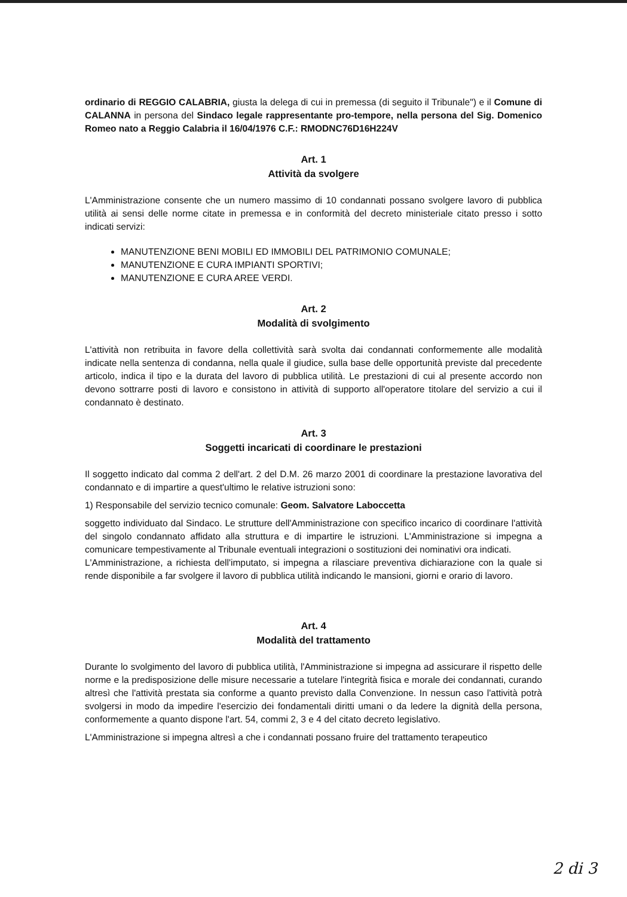ordinario di REGGIO CALABRIA, giusta la delega di cui in premessa (di seguito il Tribunale") e il Comune di CALANNA in persona del Sindaco legale rappresentante pro-tempore, nella persona del Sig. Domenico Romeo nato a Reggio Calabria il 16/04/1976 C.F.: RMODNC76D16H224V
Art. 1
Attività da svolgere
L'Amministrazione consente che un numero massimo di 10 condannati possano svolgere lavoro di pubblica utilità ai sensi delle norme citate in premessa e in conformità del decreto ministeriale citato presso i sotto indicati servizi:
MANUTENZIONE BENI MOBILI ED IMMOBILI DEL PATRIMONIO COMUNALE;
MANUTENZIONE E CURA IMPIANTI SPORTIVI;
MANUTENZIONE E CURA AREE VERDI.
Art. 2
Modalità di svolgimento
L'attività non retribuita in favore della collettività sarà svolta dai condannati conformemente alle modalità indicate nella sentenza di condanna, nella quale il giudice, sulla base delle opportunità previste dal precedente articolo, indica il tipo e la durata del lavoro di pubblica utilità. Le prestazioni di cui al presente accordo non devono sottrarre posti di lavoro e consistono in attività di supporto all'operatore titolare del servizio a cui il condannato è destinato.
Art. 3
Soggetti incaricati di coordinare le prestazioni
Il soggetto indicato dal comma 2 dell'art. 2 del D.M. 26 marzo 2001 di coordinare la prestazione lavorativa del condannato e di impartire a quest'ultimo le relative istruzioni sono:
1) Responsabile del servizio tecnico comunale: Geom. Salvatore Laboccetta
soggetto individuato dal Sindaco. Le strutture dell'Amministrazione con specifico incarico di coordinare l'attività del singolo condannato affidato alla struttura e di impartire le istruzioni. L'Amministrazione si impegna a comunicare tempestivamente al Tribunale eventuali integrazioni o sostituzioni dei nominativi ora indicati.
L'Amministrazione, a richiesta dell'imputato, si impegna a rilasciare preventiva dichiarazione con la quale si rende disponibile a far svolgere il lavoro di pubblica utilità indicando le mansioni, giorni e orario di lavoro.
Art. 4
Modalità del trattamento
Durante lo svolgimento del lavoro di pubblica utilità, l'Amministrazione si impegna ad assicurare il rispetto delle norme e la predisposizione delle misure necessarie a tutelare l'integrità fisica e morale dei condannati, curando altresì che l'attività prestata sia conforme a quanto previsto dalla Convenzione. In nessun caso l'attività potrà svolgersi in modo da impedire l'esercizio dei fondamentali diritti umani o da ledere la dignità della persona, conformemente a quanto dispone l'art. 54, commi 2, 3 e 4 del citato decreto legislativo.
L'Amministrazione si impegna altresì a che i condannati possano fruire del trattamento terapeutico
2 di 3